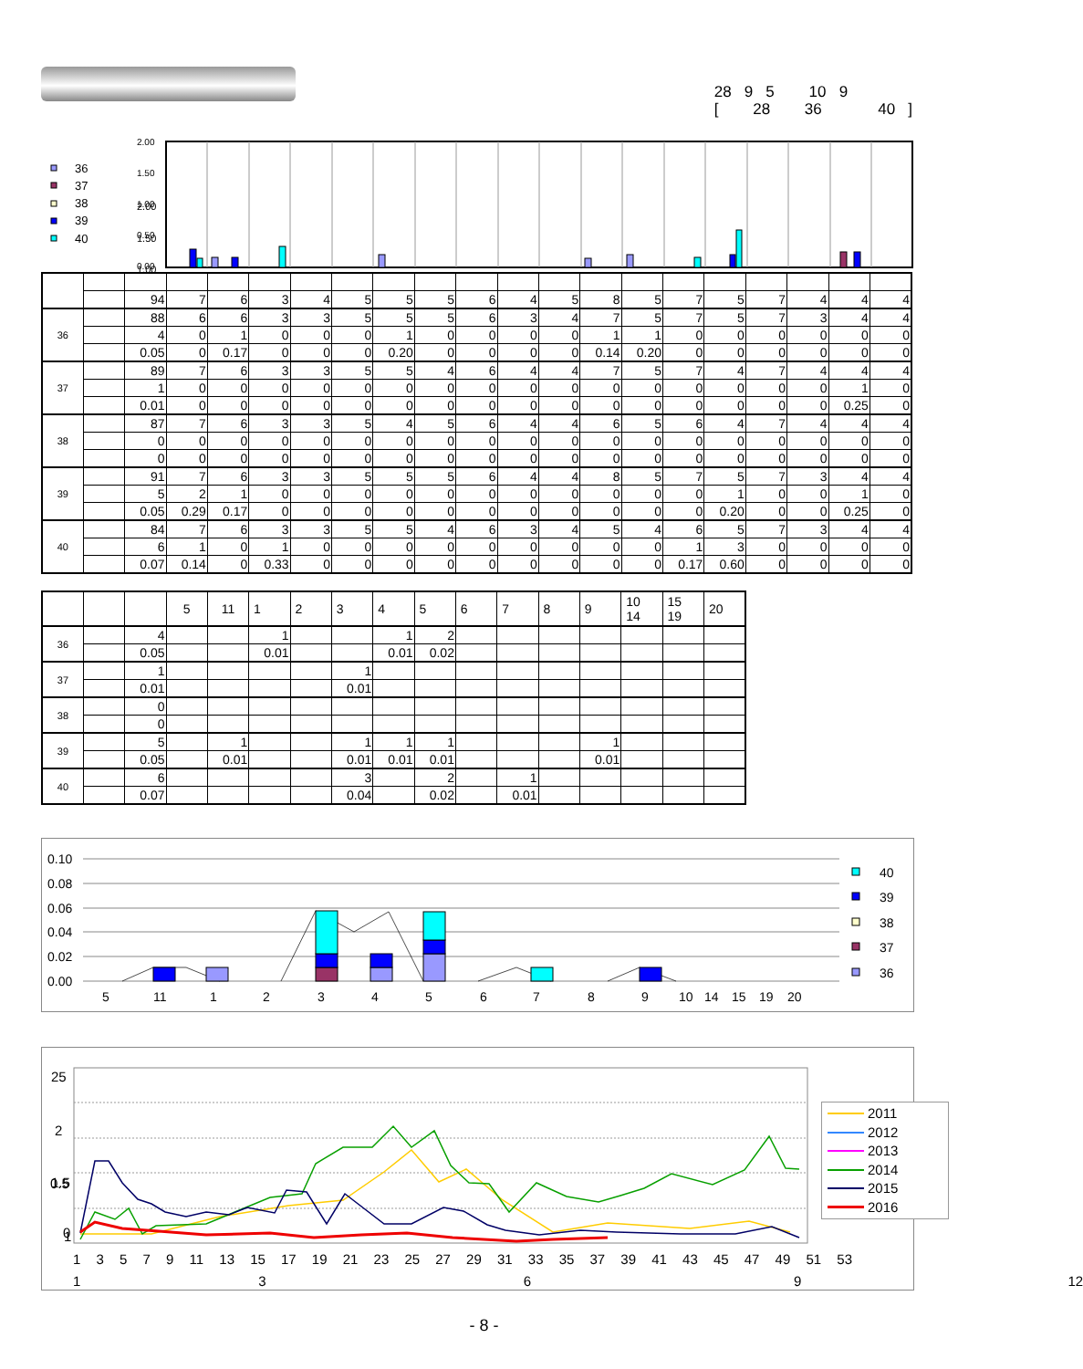28 9 5 10 9 [ 28 36 40 ]
2.00
1.50
1.00
36
37
38
39
40
2.00
1.50
1.00
0.50
0.00
| | | 94 | 7 | 6 | 3 | 4 | 5 | 5 | 5 | 6 | 4 | 5 | 8 | 5 | 7 | 5 | 7 | 4 | 4 | 4 |
| 36 | | 88 | 6 | 6 | 3 | 3 | 5 | 5 | 5 | 6 | 3 | 4 | 7 | 5 | 7 | 5 | 7 | 3 | 4 | 4 |
| | | 4 | 0 | 1 | 0 | 0 | 0 | 1 | 0 | 0 | 0 | 0 | 1 | 1 | 0 | 0 | 0 | 0 | 0 | 0 |
| | | 0.05 | 0 | 0.17 | 0 | 0 | 0 | 0.20 | 0 | 0 | 0 | 0 | 0.14 | 0.20 | 0 | 0 | 0 | 0 | 0 | 0 |
| 37 | | 89 | 7 | 6 | 3 | 3 | 5 | 5 | 4 | 6 | 4 | 4 | 7 | 5 | 7 | 4 | 7 | 4 | 4 | 4 |
| | | 1 | 0 | 0 | 0 | 0 | 0 | 0 | 0 | 0 | 0 | 0 | 0 | 0 | 0 | 0 | 0 | 0 | 1 | 0 |
| | | 0.01 | 0 | 0 | 0 | 0 | 0 | 0 | 0 | 0 | 0 | 0 | 0 | 0 | 0 | 0 | 0 | 0 | 0.25 | 0 |
| 38 | | 87 | 7 | 6 | 3 | 3 | 5 | 4 | 5 | 6 | 4 | 4 | 6 | 5 | 6 | 4 | 7 | 4 | 4 | 4 |
| | | 0 | 0 | 0 | 0 | 0 | 0 | 0 | 0 | 0 | 0 | 0 | 0 | 0 | 0 | 0 | 0 | 0 | 0 | 0 |
| | | 0 | 0 | 0 | 0 | 0 | 0 | 0 | 0 | 0 | 0 | 0 | 0 | 0 | 0 | 0 | 0 | 0 | 0 | 0 |
| 39 | | 91 | 7 | 6 | 3 | 3 | 5 | 5 | 5 | 6 | 4 | 4 | 8 | 5 | 7 | 5 | 7 | 3 | 4 | 4 |
| | | 5 | 2 | 1 | 0 | 0 | 0 | 0 | 0 | 0 | 0 | 0 | 0 | 0 | 0 | 1 | 0 | 0 | 1 | 0 |
| | | 0.05 | 0.29 | 0.17 | 0 | 0 | 0 | 0 | 0 | 0 | 0 | 0 | 0 | 0 | 0 | 0.20 | 0 | 0 | 0.25 | 0 |
| 40 | | 84 | 7 | 6 | 3 | 3 | 5 | 5 | 4 | 6 | 3 | 4 | 5 | 4 | 6 | 5 | 7 | 3 | 4 | 4 |
| | | 6 | 1 | 0 | 1 | 0 | 0 | 0 | 0 | 0 | 0 | 0 | 0 | 0 | 1 | 3 | 0 | 0 | 0 | 0 |
| | | 0.07 | 0.14 | 0 | 0.33 | 0 | 0 | 0 | 0 | 0 | 0 | 0 | 0 | 0 | 0.17 | 0.60 | 0 | 0 | 0 | 0 |
| | | | 5 | 11 | 1 | 2 | 3 | 4 | 5 | 6 | 7 | 8 | 9 | 10 14 | 15 19 | 20 |
| --- | --- | --- | --- | --- | --- | --- | --- | --- | --- | --- | --- | --- | --- | --- | --- | --- |
| 36 | | 4 | | | 1 | | | 1 | 2 | | | | | | | |
| | | 0.05 | | | 0.01 | | | 0.01 | 0.02 | | | | | | | |
| 37 | | 1 | | | | | 1 | | | | | | | | | |
| | | 0.01 | | | | | 0.01 | | | | | | | | | |
| 38 | | 0 | | | | | | | | | | | | | | |
| | | 0 | | | | | | | | | | | | | | |
| 39 | | 5 | | 1 | | | 1 | 1 | 1 | | | | 1 | | | |
| | | 0.05 | | 0.01 | | | 0.01 | 0.01 | 0.01 | | | | 0.01 | | | |
| 40 | | 6 | | | | | 3 | | 2 | | 1 | | | | | |
| | | 0.07 | | | | | 0.04 | | 0.02 | | 0.01 | | | | | |
0.10
0.08
0.06
0.04
0.02
0.00
5
11
1
2
3
4
5
6
7
8
9
10
14
15
19
20
40
39
38
37
36
25
2
1.5
1
0.5
0
1 3 5 7 9 11 13 15 17 19 21 23 25 27 29 31 33 35 37 39 41 43 45 47 49 51 53
1 3 6 9 12
2011
2012
2013
2014
2015
2016
- 8 -